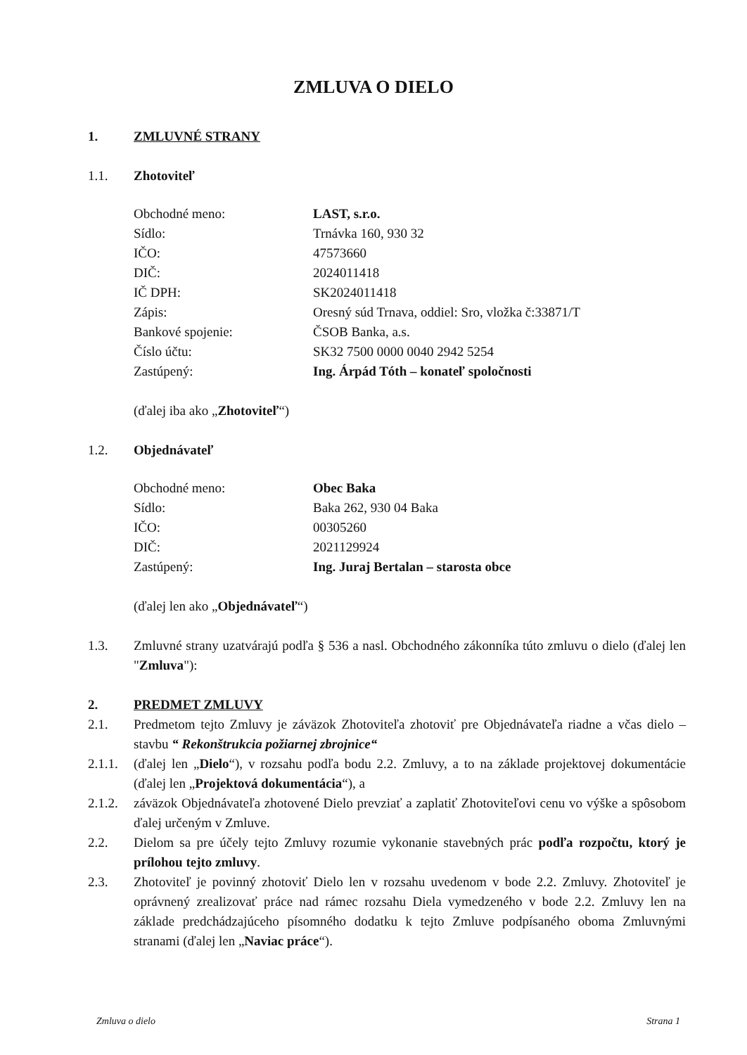ZMLUVA O DIELO
1. ZMLUVNÉ STRANY
1.1. Zhotoviteľ
Obchodné meno: LAST, s.r.o.
Sídlo: Trnávka 160, 930 32
IČO: 47573660
DIČ: 2024011418
IČ DPH: SK2024011418
Zápis: Oresný súd Trnava, oddiel: Sro, vložka č:33871/T
Bankové spojenie: ČSOB Banka, a.s.
Číslo účtu: SK32 7500 0000 0040 2942 5254
Zastúpený: Ing. Árpád Tóth – konateľ spoločnosti
(ďalej iba ako „Zhotoviteľ“)
1.2. Objednávateľ
Obchodné meno: Obec Baka
Sídlo: Baka 262, 930 04 Baka
IČO: 00305260
DIČ: 2021129924
Zastúpený: Ing. Juraj Bertalan – starosta obce
(ďalej len ako „Objednávateľ“)
1.3. Zmluvné strany uzatvárajú podľa § 536 a nasl. Obchodného zákonníka túto zmluvu o dielo (ďalej len "Zmluva"):
2. PREDMET ZMLUVY
2.1. Predmetom tejto Zmluvy je záväzok Zhotoviteľa zhotoviť pre Objednávateľa riadne a včas dielo – stavbu “ Rekonštrukcia požiarnej zbrojnice“
2.1.1.
(ďalej len „Dielo“), v rozsahu podľa bodu 2.2. Zmluvy, a to na základe projektovej dokumentácie (ďalej len „Projektová dokumentácia“), a
2.1.2.
záväzok Objednávateľa zhotovené Dielo prevziať a zaplatiť Zhotoviteľovi cenu vo výške a spôsobom ďalej určeným v Zmluve.
2.2. Dielom sa pre účely tejto Zmluvy rozumie vykonanie stavebných prác podľa rozpočtu, ktorý je prílohou tejto zmluvy.
2.3. Zhotoviteľ je povinný zhotoviť Dielo len v rozsahu uvedenom v bode 2.2. Zmluvy. Zhotoviteľ je oprávnený zrealizovať práce nad rámec rozsahu Diela vymedzeného v bode 2.2. Zmluvy len na základe predchádzajúceho písomného dodatku k tejto Zmluve podpísaného oboma Zmluvnými stranami (ďalej len „Naviac práce“).
Zmluva o dielo Strana 1